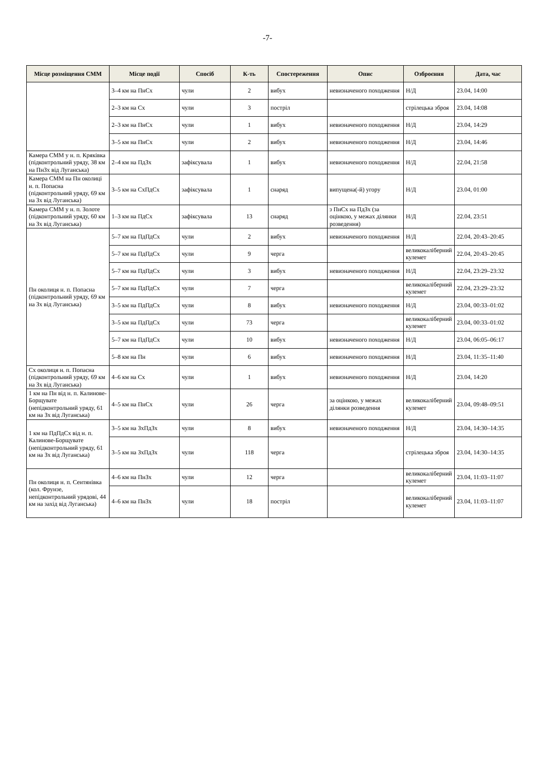-7-
| Місце розміщення СММ | Місце події | Спосіб | К-ть | Спостереження | Опис | Озброєння | Дата, час |
| --- | --- | --- | --- | --- | --- | --- | --- |
| | 3–4 км на ПнСх | чули | 2 | вибух | невизначеного походження | Н/Д | 23.04, 14:00 |
| | 2–3 км на Сх | чули | 3 | постріл | | стрілецька зброя | 23.04, 14:08 |
| | 2–3 км на ПнСх | чули | 1 | вибух | невизначеного походження | Н/Д | 23.04, 14:29 |
| | 3–5 км на ПнСх | чули | 2 | вибух | невизначеного походження | Н/Д | 23.04, 14:46 |
| Камера СММ у н. п. Кряківка (підконтрольний уряду, 38 км на ПнЗх від Луганська) | 2–4 км на ПдЗх | зафіксувала | 1 | вибух | невизначеного походження | Н/Д | 22.04, 21:58 |
| Камера СММ на Пн околиці н. п. Попасна (підконтрольний уряду, 69 км на Зх від Луганська) | 3–5 км на СхПдСх | зафіксувала | 1 | снаряд | випущена(-й) угору | Н/Д | 23.04, 01:00 |
| Камера СММ у н. п. Золоте (підконтрольний уряду, 60 км на Зх від Луганська) | 1–3 км на ПдСх | зафіксувала | 13 | снаряд | з ПнСх на ПдЗх (за оцінкою, у межах ділянки розведення) | Н/Д | 22.04, 23:51 |
| Пн околиця н. п. Попасна (підконтрольний уряду, 69 км на Зх від Луганська) | 5–7 км на ПдПдСх | чули | 2 | вибух | невизначеного походження | Н/Д | 22.04, 20:43–20:45 |
| | 5–7 км на ПдПдСх | чули | 9 | черга | | великокаліберний кулемет | 22.04, 20:43–20:45 |
| | 5–7 км на ПдПдСх | чули | 3 | вибух | невизначеного походження | Н/Д | 22.04, 23:29–23:32 |
| | 5–7 км на ПдПдСх | чули | 7 | черга | | великокаліберний кулемет | 22.04, 23:29–23:32 |
| | 3–5 км на ПдПдСх | чули | 8 | вибух | невизначеного походження | Н/Д | 23.04, 00:33–01:02 |
| | 3–5 км на ПдПдСх | чули | 73 | черга | | великокаліберний кулемет | 23.04, 00:33–01:02 |
| | 5–7 км на ПдПдСх | чули | 10 | вибух | невизначеного походження | Н/Д | 23.04, 06:05–06:17 |
| | 5–8 км на Пн | чули | 6 | вибух | невизначеного походження | Н/Д | 23.04, 11:35–11:40 |
| Сх околиця н. п. Попасна (підконтрольний уряду, 69 км на Зх від Луганська) | 4–6 км на Сх | чули | 1 | вибух | невизначеного походження | Н/Д | 23.04, 14:20 |
| 1 км на Пн від н. п. Калинове-Борщувате (непідконтрольний уряду, 61 км на Зх від Луганська) | 4–5 км на ПнСх | чули | 26 | черга | за оцінкою, у межах ділянки розведення | великокаліберний кулемет | 23.04, 09:48–09:51 |
| 1 км на ПдПдСх від н. п. Калинове-Борщувате (непідконтрольний уряду, 61 км на Зх від Луганська) | 3–5 км на ЗхПдЗх | чули | 8 | вибух | невизначеного походження | Н/Д | 23.04, 14:30–14:35 |
| | 3–5 км на ЗхПдЗх | чули | 118 | черга | | стрілецька зброя | 23.04, 14:30–14:35 |
| Пн околиця н. п. Сентянівка (кол. Фрунзе, непідконтрольний урядові, 44 км на захід від Луганська) | 4–6 км на ПнЗх | чули | 12 | черга | | великокаліберний кулемет | 23.04, 11:03–11:07 |
| | 4–6 км на ПнЗх | чули | 18 | постріл | | великокаліберний кулемет | 23.04, 11:03–11:07 |